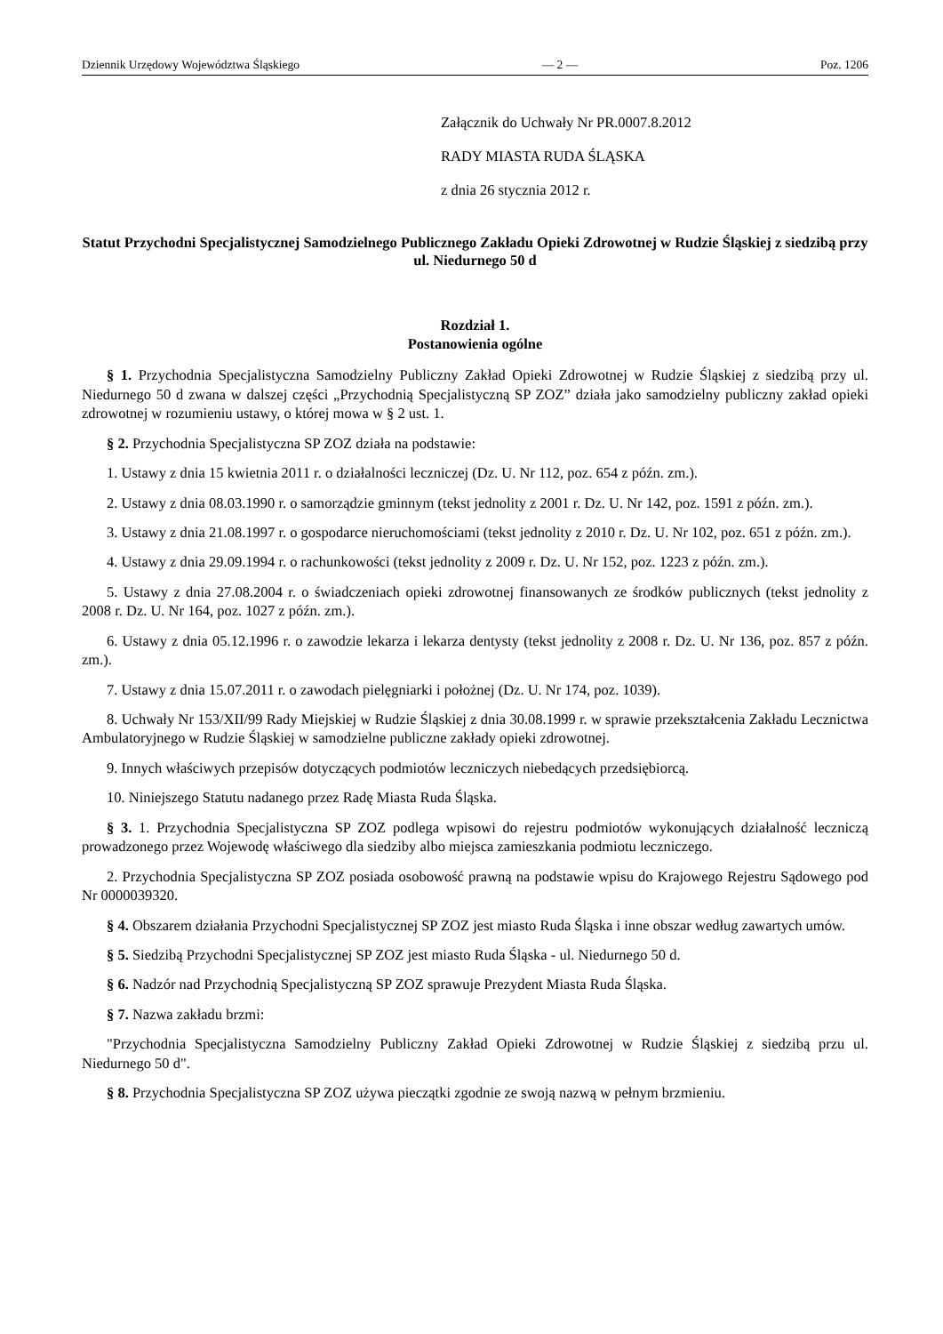Dziennik Urzędowy Województwa Śląskiego — 2 — Poz. 1206
Załącznik do Uchwały Nr PR.0007.8.2012
RADY MIASTA RUDA ŚLĄSKA
z dnia 26 stycznia 2012 r.
Statut Przychodni Specjalistycznej Samodzielnego Publicznego Zakładu Opieki Zdrowotnej w Rudzie Śląskiej z siedzibą przy ul. Niedurnego 50 d
Rozdział 1.
Postanowienia ogólne
§ 1. Przychodnia Specjalistyczna Samodzielny Publiczny Zakład Opieki Zdrowotnej w Rudzie Śląskiej z siedzibą przy ul. Niedurnego 50 d zwana w dalszej części „Przychodnią Specjalistyczną SP ZOZ” działa jako samodzielny publiczny zakład opieki zdrowotnej w rozumieniu ustawy, o której mowa w § 2 ust. 1.
§ 2. Przychodnia Specjalistyczna SP ZOZ działa na podstawie:
1. Ustawy z dnia 15 kwietnia 2011 r. o działalności leczniczej (Dz. U. Nr 112, poz. 654 z późn. zm.).
2. Ustawy z dnia 08.03.1990 r. o samorządzie gminnym (tekst jednolity z 2001 r. Dz. U. Nr 142, poz. 1591 z późn. zm.).
3. Ustawy z dnia 21.08.1997 r. o gospodarce nieruchomościami (tekst jednolity z 2010 r. Dz. U. Nr 102, poz. 651 z późn. zm.).
4. Ustawy z dnia 29.09.1994 r. o rachunkowości (tekst jednolity z 2009 r. Dz. U. Nr 152, poz. 1223 z późn. zm.).
5. Ustawy z dnia 27.08.2004 r. o świadczeniach opieki zdrowotnej finansowanych ze środków publicznych (tekst jednolity z 2008 r. Dz. U. Nr 164, poz. 1027 z późn. zm.).
6. Ustawy z dnia 05.12.1996 r. o zawodzie lekarza i lekarza dentysty (tekst jednolity z 2008 r. Dz. U. Nr 136, poz. 857 z późn. zm.).
7. Ustawy z dnia 15.07.2011 r. o zawodach pielęgniarki i położnej (Dz. U. Nr 174, poz. 1039).
8. Uchwały Nr 153/XII/99 Rady Miejskiej w Rudzie Śląskiej z dnia 30.08.1999 r. w sprawie przekształcenia Zakładu Lecznictwa Ambulatoryjnego w Rudzie Śląskiej w samodzielne publiczne zakłady opieki zdrowotnej.
9. Innych właściwych przepisów dotyczących podmiotów leczniczych niebedących przedsiębiorcą.
10. Niniejszego Statutu nadanego przez Radę Miasta Ruda Śląska.
§ 3. 1. Przychodnia Specjalistyczna SP ZOZ podlega wpisowi do rejestru podmiotów wykonujących działalność leczniczą prowadzonego przez Wojewodę właściwego dla siedziby albo miejsca zamieszkania podmiotu leczniczego.
2. Przychodnia Specjalistyczna SP ZOZ posiada osobowość prawną na podstawie wpisu do Krajowego Rejestru Sądowego pod Nr 0000039320.
§ 4. Obszarem działania Przychodni Specjalistycznej SP ZOZ jest miasto Ruda Śląska i inne obszar według zawartych umów.
§ 5. Siedzibą Przychodni Specjalistycznej SP ZOZ jest miasto Ruda Śląska - ul. Niedurnego 50 d.
§ 6. Nadzór nad Przychodnią Specjalistyczną SP ZOZ sprawuje Prezydent Miasta Ruda Śląska.
§ 7. Nazwa zakładu brzmi:
"Przychodnia Specjalistyczna Samodzielny Publiczny Zakład Opieki Zdrowotnej w Rudzie Śląskiej z siedzibą przu ul. Niedurnego 50 d".
§ 8. Przychodnia Specjalistyczna SP ZOZ używa pieczątki zgodnie ze swoją nazwą w pełnym brzmieniu.